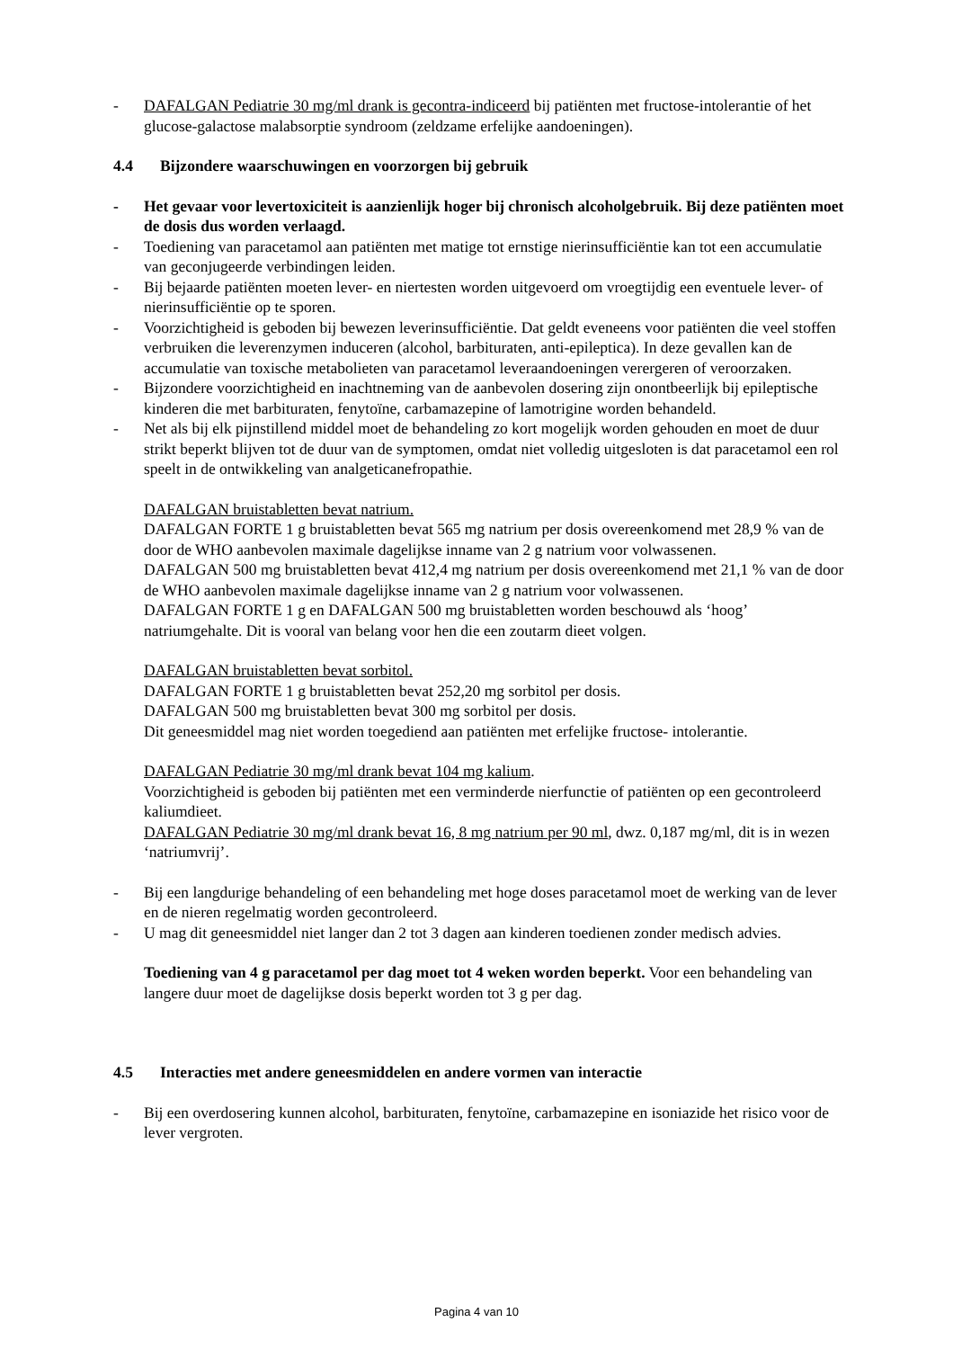- DAFALGAN Pediatrie 30 mg/ml drank is gecontra-indiceerd bij patiënten met fructose-intolerantie of het glucose-galactose malabsorptie syndroom (zeldzame erfelijke aandoeningen).
4.4 Bijzondere waarschuwingen en voorzorgen bij gebruik
- Het gevaar voor levertoxiciteit is aanzienlijk hoger bij chronisch alcoholgebruik. Bij deze patiënten moet de dosis dus worden verlaagd.
- Toediening van paracetamol aan patiënten met matige tot ernstige nierinsufficiëntie kan tot een accumulatie van geconjugeerde verbindingen leiden.
- Bij bejaarde patiënten moeten lever- en niertesten worden uitgevoerd om vroegtijdig een eventuele lever- of nierinsufficiëntie op te sporen.
- Voorzichtigheid is geboden bij bewezen leverinsufficiëntie. Dat geldt eveneens voor patiënten die veel stoffen verbruiken die leverenzymen induceren (alcohol, barbituraten, anti-epileptica). In deze gevallen kan de accumulatie van toxische metabolieten van paracetamol leveraandoeningen verergeren of veroorzaken.
- Bijzondere voorzichtigheid en inachtneming van de aanbevolen dosering zijn onontbeerlijk bij epileptische kinderen die met barbituraten, fenytoïne, carbamazepine of lamotrigine worden behandeld.
- Net als bij elk pijnstillend middel moet de behandeling zo kort mogelijk worden gehouden en moet de duur strikt beperkt blijven tot de duur van de symptomen, omdat niet volledig uitgesloten is dat paracetamol een rol speelt in de ontwikkeling van analgeticanefropathie.
DAFALGAN bruistabletten bevat natrium.
DAFALGAN FORTE 1 g bruistabletten bevat 565 mg natrium per dosis overeenkomend met 28,9 % van de door de WHO aanbevolen maximale dagelijkse inname van 2 g natrium voor volwassenen.
DAFALGAN 500 mg bruistabletten bevat 412,4 mg natrium per dosis overeenkomend met 21,1 % van de door de WHO aanbevolen maximale dagelijkse inname van 2 g natrium voor volwassenen.
DAFALGAN FORTE 1 g en DAFALGAN 500 mg bruistabletten worden beschouwd als ‘hoog’ natriumgehalte. Dit is vooral van belang voor hen die een zoutarm dieet volgen.
DAFALGAN bruistabletten bevat sorbitol.
DAFALGAN FORTE 1 g bruistabletten bevat 252,20 mg sorbitol per dosis.
DAFALGAN 500 mg bruistabletten bevat 300 mg sorbitol per dosis.
Dit geneesmiddel mag niet worden toegediend aan patiënten met erfelijke fructose- intolerantie.
DAFALGAN Pediatrie 30 mg/ml drank bevat 104 mg kalium.
Voorzichtigheid is geboden bij patiënten met een verminderde nierfunctie of patiënten op een gecontroleerd kaliumdieet.
DAFALGAN Pediatrie 30 mg/ml drank bevat 16, 8 mg natrium per 90 ml, dwz. 0,187 mg/ml, dit is in wezen ‘natriumvrij’.
- Bij een langdurige behandeling of een behandeling met hoge doses paracetamol moet de werking van de lever en de nieren regelmatig worden gecontroleerd.
- U mag dit geneesmiddel niet langer dan 2 tot 3 dagen aan kinderen toedienen zonder medisch advies.
Toediening van 4 g paracetamol per dag moet tot 4 weken worden beperkt. Voor een behandeling van langere duur moet de dagelijkse dosis beperkt worden tot 3 g per dag.
4.5 Interacties met andere geneesmiddelen en andere vormen van interactie
- Bij een overdosering kunnen alcohol, barbituraten, fenytoïne, carbamazepine en isoniazide het risico voor de lever vergroten.
Pagina 4 van 10